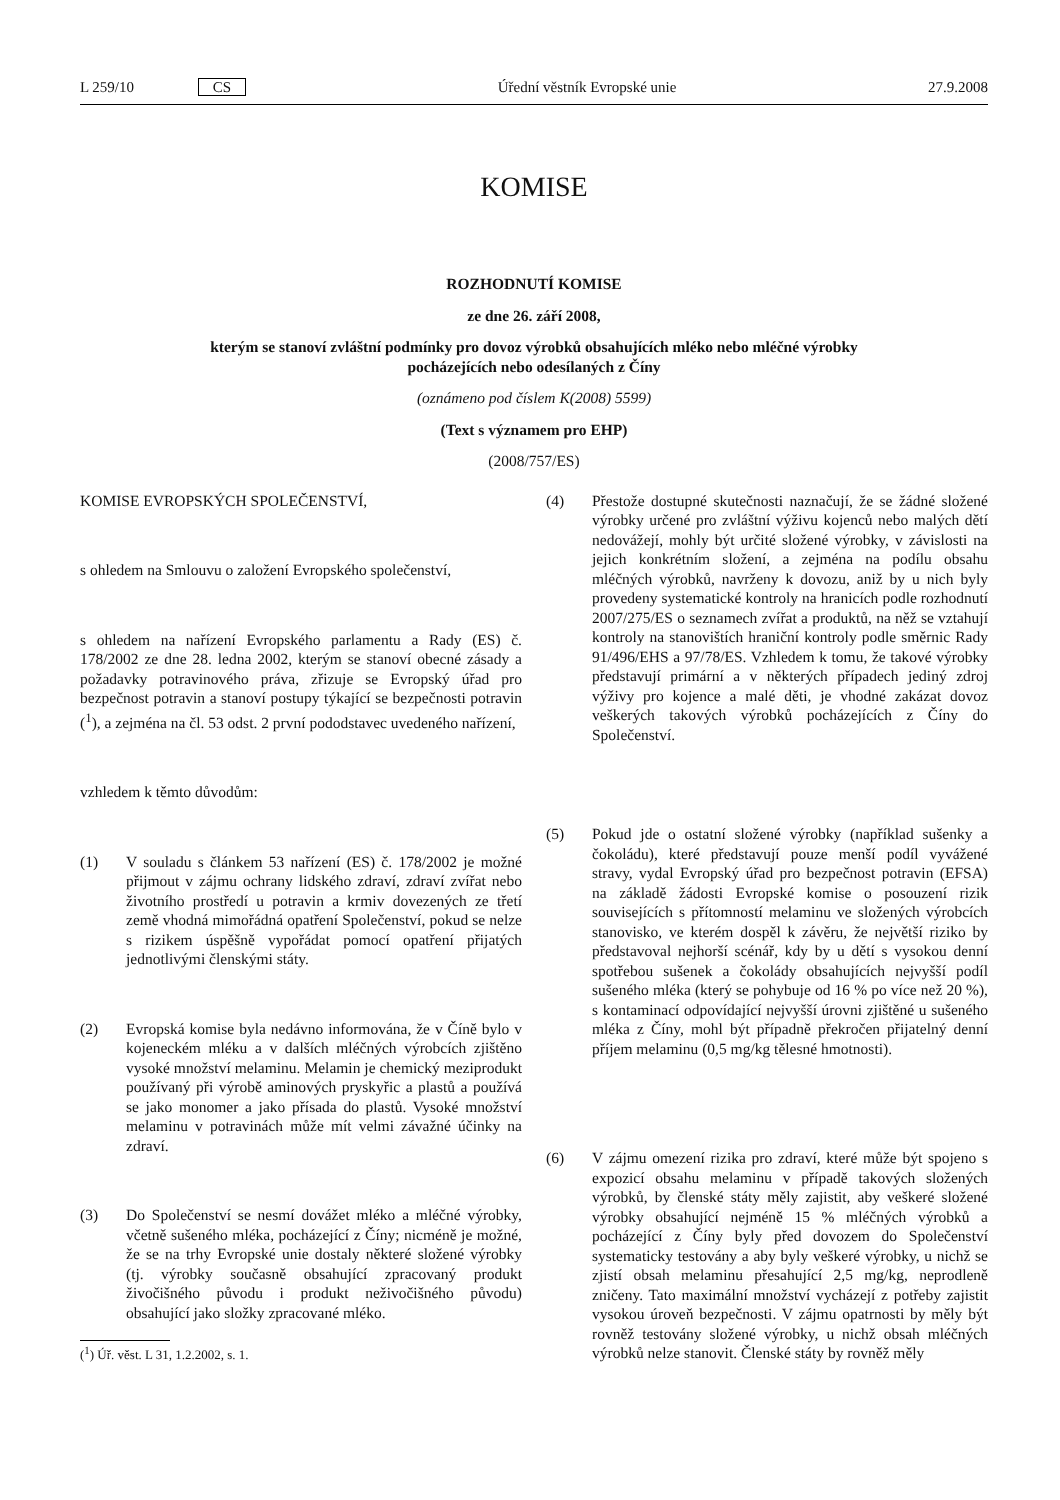L 259/10 CS Úřední věstník Evropské unie 27.9.2008
KOMISE
ROZHODNUTÍ KOMISE
ze dne 26. září 2008,
kterým se stanoví zvláštní podmínky pro dovoz výrobků obsahujících mléko nebo mléčné výrobky
pocházejících nebo odesílaných z Číny
(oznámeno pod číslem K(2008) 5599)
(Text s významem pro EHP)
(2008/757/ES)
KOMISE EVROPSKÝCH SPOLEČENSTVÍ,
s ohledem na Smlouvu o založení Evropského společenství,
s ohledem na nařízení Evropského parlamentu a Rady (ES) č. 178/2002 ze dne 28. ledna 2002, kterým se stanoví obecné zásady a požadavky potravinového práva, zřizuje se Evropský úřad pro bezpečnost potravin a stanoví postupy týkající se bezpečnosti potravin (<sup>1</sup>), a zejména na čl. 53 odst. 2 první pododstavec uvedeného nařízení,
vzhledem k těmto důvodům:
(1) V souladu s článkem 53 nařízení (ES) č. 178/2002 je možné přijmout v zájmu ochrany lidského zdraví, zdraví zvířat nebo životního prostředí u potravin a krmiv dovezených ze třetí země vhodná mimořádná opatření Společenství, pokud se nelze s rizikem úspěšně vypořádat pomocí opatření přijatých jednotlivými členskými státy.
(2) Evropská komise byla nedávno informována, že v Číně bylo v kojeneckém mléku a v dalších mléčných výrobcích zjištěno vysoké množství melaminu. Melamin je chemický meziprodukt používaný při výrobě aminových pryskyřic a plastů a používá se jako monomer a jako přísada do plastů. Vysoké množství melaminu v potravinách může mít velmi závažné účinky na zdraví.
(3) Do Společenství se nesmí dovážet mléko a mléčné výrobky, včetně sušeného mléka, pocházející z Číny; nicméně je možné, že se na trhy Evropské unie dostaly některé složené výrobky (tj. výrobky současně obsahující zpracovaný produkt živočišného původu i produkt neživočišného původu) obsahující jako složky zpracované mléko.
(<sup>1</sup>) Úř. věst. L 31, 1.2.2002, s. 1.
(4) Přestože dostupné skutečnosti naznačují, že se žádné složené výrobky určené pro zvláštní výživu kojenců nebo malých dětí nedovážejí, mohly být určité složené výrobky, v závislosti na jejich konkrétním složení, a zejména na podílu obsahu mléčných výrobků, navrženy k dovozu, aniž by u nich byly provedeny systematické kontroly na hranicích podle rozhodnutí 2007/275/ES o seznamech zvířat a produktů, na něž se vztahují kontroly na stanovištích hraniční kontroly podle směrnic Rady 91/496/EHS a 97/78/ES. Vzhledem k tomu, že takové výrobky představují primární a v některých případech jediný zdroj výživy pro kojence a malé děti, je vhodné zakázat dovoz veškerých takových výrobků pocházejících z Číny do Společenství.
(5) Pokud jde o ostatní složené výrobky (například sušenky a čokoládu), které představují pouze menší podíl vyvážené stravy, vydal Evropský úřad pro bezpečnost potravin (EFSA) na základě žádosti Evropské komise o posouzení rizik souvisejících s přítomností melaminu ve složených výrobcích stanovisko, ve kterém dospěl k závěru, že největší riziko by představoval nejhorší scénář, kdy by u dětí s vysokou denní spotřebou sušenek a čokolády obsahujících nejvyšší podíl sušeného mléka (který se pohybuje od 16 % po více než 20 %), s kontaminací odpovídající nejvyšší úrovni zjištěné u sušeného mléka z Číny, mohl být případně překročen přijatelný denní příjem melaminu (0,5 mg/kg tělesné hmotnosti).
(6) V zájmu omezení rizika pro zdraví, které může být spojeno s expozicí obsahu melaminu v případě takových složených výrobků, by členské státy měly zajistit, aby veškeré složené výrobky obsahující nejméně 15 % mléčných výrobků a pocházející z Číny byly před dovozem do Společenství systematicky testovány a aby byly veškeré výrobky, u nichž se zjistí obsah melaminu přesahující 2,5 mg/kg, neprodleně zničeny. Tato maximální množství vycházejí z potřeby zajistit vysokou úroveň bezpečnosti. V zájmu opatrnosti by měly být rovněž testovány složené výrobky, u nichž obsah mléčných výrobků nelze stanovit. Členské státy by rovněž měly